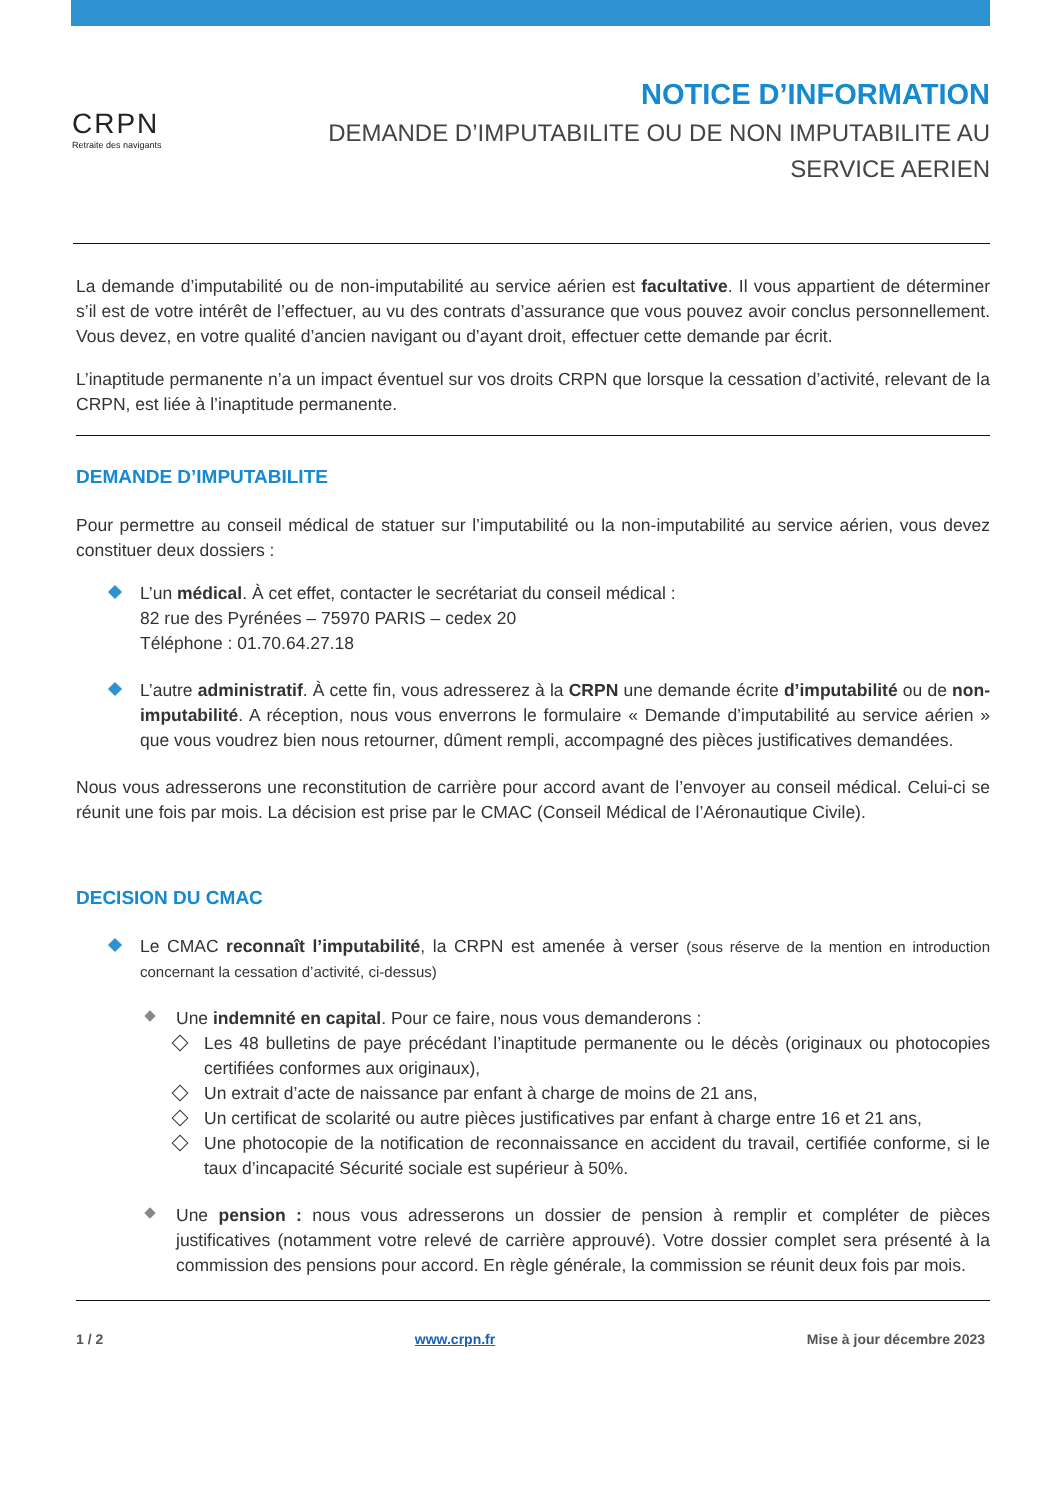CRPN
Retraite des navigants
NOTICE D’INFORMATION
DEMANDE D’IMPUTABILITE OU DE NON IMPUTABILITE AU
SERVICE AERIEN
La demande d’imputabilité ou de non-imputabilité au service aérien est facultative. Il vous appartient de déterminer s’il est de votre intérêt de l’effectuer, au vu des contrats d’assurance que vous pouvez avoir conclus personnellement. Vous devez, en votre qualité d’ancien navigant ou d’ayant droit, effectuer cette demande par écrit.
L’inaptitude permanente n’a un impact éventuel sur vos droits CRPN que lorsque la cessation d’activité, relevant de la CRPN, est liée à l’inaptitude permanente.
DEMANDE D’IMPUTABILITE
Pour permettre au conseil médical de statuer sur l’imputabilité ou la non-imputabilité au service aérien, vous devez constituer deux dossiers :
L’un médical. À cet effet, contacter le secrétariat du conseil médical :
82 rue des Pyrénées – 75970 PARIS – cedex 20
Téléphone : 01.70.64.27.18
L’autre administratif. À cette fin, vous adresserez à la CRPN une demande écrite d’imputabilité ou de non-imputabilité. A réception, nous vous enverrons le formulaire « Demande d’imputabilité au service aérien » que vous voudrez bien nous retourner, dûment rempli, accompagné des pièces justificatives demandées.
Nous vous adresserons une reconstitution de carrière pour accord avant de l’envoyer au conseil médical. Celui-ci se réunit une fois par mois. La décision est prise par le CMAC (Conseil Médical de l’Aéronautique Civile).
DECISION DU CMAC
Le CMAC reconnaît l’imputabilité, la CRPN est amenée à verser (sous réserve de la mention en introduction concernant la cessation d’activité, ci-dessus)
Une indemnité en capital. Pour ce faire, nous vous demanderons :
Les 48 bulletins de paye précédant l’inaptitude permanente ou le décès (originaux ou photocopies certifiées conformes aux originaux),
Un extrait d’acte de naissance par enfant à charge de moins de 21 ans,
Un certificat de scolarité ou autre pièces justificatives par enfant à charge entre 16 et 21 ans,
Une photocopie de la notification de reconnaissance en accident du travail, certifiée conforme, si le taux d’incapacité Sécurité sociale est supérieur à 50%.
Une pension : nous vous adresserons un dossier de pension à remplir et compléter de pièces justificatives (notamment votre relevé de carrière approuvé). Votre dossier complet sera présenté à la commission des pensions pour accord. En règle générale, la commission se réunit deux fois par mois.
1 / 2 www.crpn.fr Mise à jour décembre 2023